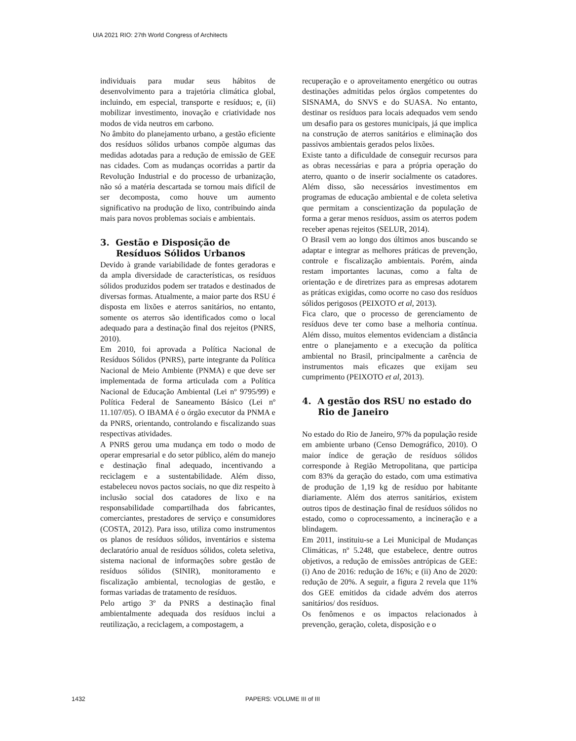UIA 2021 RIO: 27th World Congress of Architects
individuais para mudar seus hábitos de desenvolvimento para a trajetória climática global, incluindo, em especial, transporte e resíduos; e, (ii) mobilizar investimento, inovação e criatividade nos modos de vida neutros em carbono.
No âmbito do planejamento urbano, a gestão eficiente dos resíduos sólidos urbanos compõe algumas das medidas adotadas para a redução de emissão de GEE nas cidades. Com as mudanças ocorridas a partir da Revolução Industrial e do processo de urbanização, não só a matéria descartada se tornou mais difícil de ser decomposta, como houve um aumento significativo na produção de lixo, contribuindo ainda mais para novos problemas sociais e ambientais.
3. Gestão e Disposição de Resíduos Sólidos Urbanos
Devido à grande variabilidade de fontes geradoras e da ampla diversidade de características, os resíduos sólidos produzidos podem ser tratados e destinados de diversas formas. Atualmente, a maior parte dos RSU é disposta em lixões e aterros sanitários, no entanto, somente os aterros são identificados como o local adequado para a destinação final dos rejeitos (PNRS, 2010).
Em 2010, foi aprovada a Política Nacional de Resíduos Sólidos (PNRS), parte integrante da Política Nacional de Meio Ambiente (PNMA) e que deve ser implementada de forma articulada com a Política Nacional de Educação Ambiental (Lei nº 9795/99) e Política Federal de Saneamento Básico (Lei nº 11.107/05). O IBAMA é o órgão executor da PNMA e da PNRS, orientando, controlando e fiscalizando suas respectivas atividades.
A PNRS gerou uma mudança em todo o modo de operar empresarial e do setor público, além do manejo e destinação final adequado, incentivando a reciclagem e a sustentabilidade. Além disso, estabeleceu novos pactos sociais, no que diz respeito à inclusão social dos catadores de lixo e na responsabilidade compartilhada dos fabricantes, comerciantes, prestadores de serviço e consumidores (COSTA, 2012). Para isso, utiliza como instrumentos os planos de resíduos sólidos, inventários e sistema declaratório anual de resíduos sólidos, coleta seletiva, sistema nacional de informações sobre gestão de resíduos sólidos (SINIR), monitoramento e fiscalização ambiental, tecnologias de gestão, e formas variadas de tratamento de resíduos.
Pelo artigo 3º da PNRS a destinação final ambientalmente adequada dos resíduos inclui a reutilização, a reciclagem, a compostagem, a
recuperação e o aproveitamento energético ou outras destinações admitidas pelos órgãos competentes do SISNAMA, do SNVS e do SUASA. No entanto, destinar os resíduos para locais adequados vem sendo um desafio para os gestores municipais, já que implica na construção de aterros sanitários e eliminação dos passivos ambientais gerados pelos lixões.
Existe tanto a dificuldade de conseguir recursos para as obras necessárias e para a própria operação do aterro, quanto o de inserir socialmente os catadores. Além disso, são necessários investimentos em programas de educação ambiental e de coleta seletiva que permitam a conscientização da população de forma a gerar menos resíduos, assim os aterros podem receber apenas rejeitos (SELUR, 2014).
O Brasil vem ao longo dos últimos anos buscando se adaptar e integrar as melhores práticas de prevenção, controle e fiscalização ambientais. Porém, ainda restam importantes lacunas, como a falta de orientação e de diretrizes para as empresas adotarem as práticas exigidas, como ocorre no caso dos resíduos sólidos perigosos (PEIXOTO et al, 2013).
Fica claro, que o processo de gerenciamento de resíduos deve ter como base a melhoria contínua. Além disso, muitos elementos evidenciam a distância entre o planejamento e a execução da política ambiental no Brasil, principalmente a carência de instrumentos mais eficazes que exijam seu cumprimento (PEIXOTO et al, 2013).
4. A gestão dos RSU no estado do Rio de Janeiro
No estado do Rio de Janeiro, 97% da população reside em ambiente urbano (Censo Demográfico, 2010). O maior índice de geração de resíduos sólidos corresponde à Região Metropolitana, que participa com 83% da geração do estado, com uma estimativa de produção de 1,19 kg de resíduo por habitante diariamente. Além dos aterros sanitários, existem outros tipos de destinação final de resíduos sólidos no estado, como o coprocessamento, a incineração e a blindagem.
Em 2011, instituiu-se a Lei Municipal de Mudanças Climáticas, nº 5.248, que estabelece, dentre outros objetivos, a redução de emissões antrópicas de GEE: (i) Ano de 2016: redução de 16%; e (ii) Ano de 2020: redução de 20%. A seguir, a figura 2 revela que 11% dos GEE emitidos da cidade advém dos aterros sanitários/ dos resíduos.
Os fenômenos e os impactos relacionados à prevenção, geração, coleta, disposição e o
1432 PAPERS: VOLUME III of III